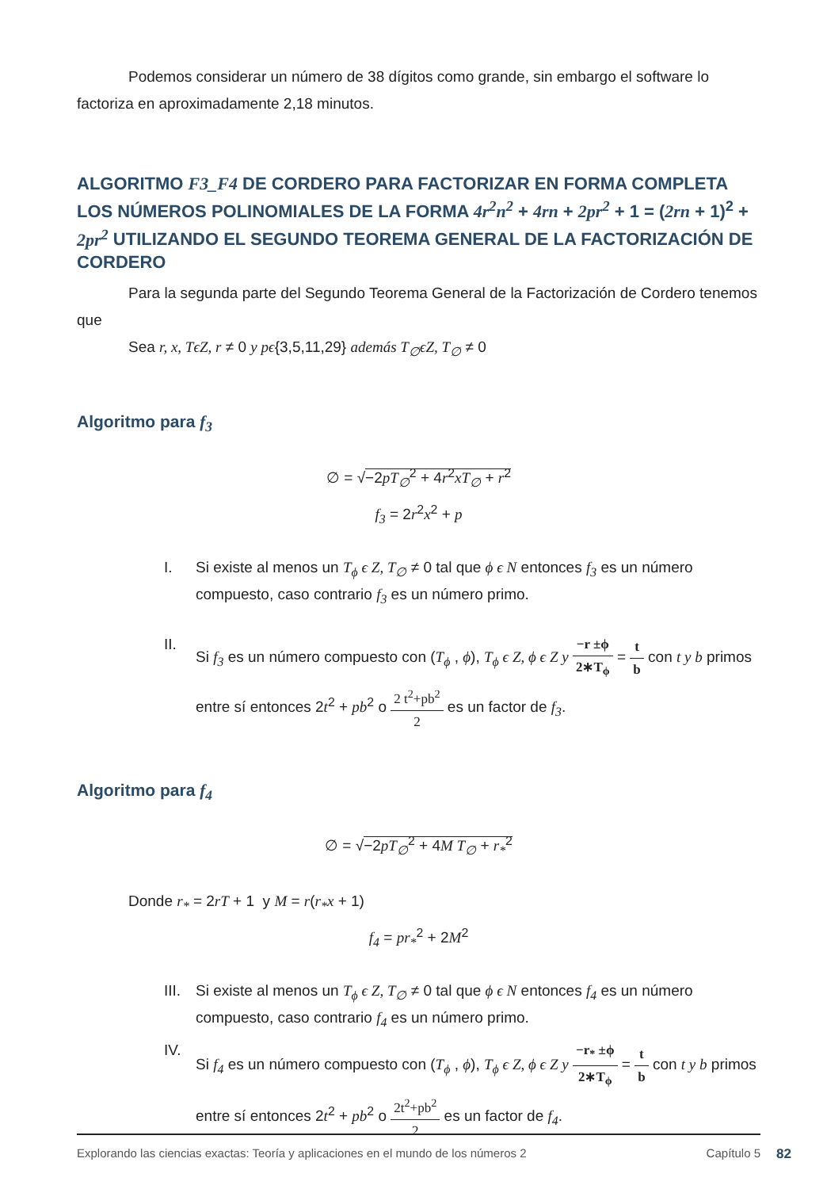Podemos considerar un número de 38 dígitos como grande, sin embargo el software lo factoriza en aproximadamente 2,18 minutos.
ALGORITMO F3_F4 DE CORDERO PARA FACTORIZAR EN FORMA COMPLETA LOS NÚMEROS POLINOMIALES DE LA FORMA 4r<sup>2</sup>n<sup>2</sup> + 4rn + 2pr<sup>2</sup> + 1 = (2rn + 1)<sup>2</sup> + 2pr<sup>2</sup> UTILIZANDO EL SEGUNDO TEOREMA GENERAL DE LA FACTORIZACIÓN DE CORDERO
Para la segunda parte del Segundo Teorema General de la Factorización de Cordero tenemos que
Sea r, x, TϵZ, r ≠ 0 y pϵ{3,5,11,29} además T<sub>∅</sub>ϵZ, T<sub>∅</sub> ≠ 0
Algoritmo para f<sub>3</sub>
∅ = √−2pT<sub>∅</sub><sup>2</sup> + 4r<sup>2</sup>xT<sub>∅</sub> + r<sup>2</sup>
f<sub>3</sub> = 2r<sup>2</sup>x<sup>2</sup> + p
I. Si existe al menos un T<sub>ϕ</sub> ϵ Z, T<sub>∅</sub> ≠ 0 tal que ϕ ϵ N entonces f<sub>3</sub> es un número compuesto, caso contrario f<sub>3</sub> es un número primo.
II. Si f<sub>3</sub> es un número compuesto con (T<sub>ϕ</sub> , ϕ), T<sub>ϕ</sub> ϵ Z, ϕ ϵ Z y −r ±ϕ 2∗T<sub>ϕ</sub> = t b con t y b primos entre sí entonces 2t<sup>2</sup> + pb<sup>2</sup> o 2 t<sup>2</sup>+pb<sup>2</sup> 2 es un factor de f<sub>3</sub>.
Algoritmo para f<sub>4</sub>
∅ = √−2pT<sub>∅</sub><sup>2</sup> + 4M T<sub>∅</sub> + r<sub>*</sub><sup>2</sup>
Donde r<sub>*</sub> = 2rT + 1 y M = r(r<sub>*</sub>x + 1)
f<sub>4</sub> = pr<sub>*</sub><sup>2</sup> + 2M<sup>2</sup>
III. Si existe al menos un T<sub>ϕ</sub> ϵ Z, T<sub>∅</sub> ≠ 0 tal que ϕ ϵ N entonces f<sub>4</sub> es un número compuesto, caso contrario f<sub>4</sub> es un número primo.
IV. Si f<sub>4</sub> es un número compuesto con (T<sub>ϕ</sub> , ϕ), T<sub>ϕ</sub> ϵ Z, ϕ ϵ Z y −r<sub>*</sub> ±ϕ 2∗T<sub>ϕ</sub> = t b con t y b primos entre sí entonces 2t<sup>2</sup> + pb<sup>2</sup> o 2t<sup>2</sup>+pb<sup>2</sup> 2 es un factor de f<sub>4</sub>.
Explorando las ciencias exactas: Teoría y aplicaciones en el mundo de los números 2 Capítulo 5
82